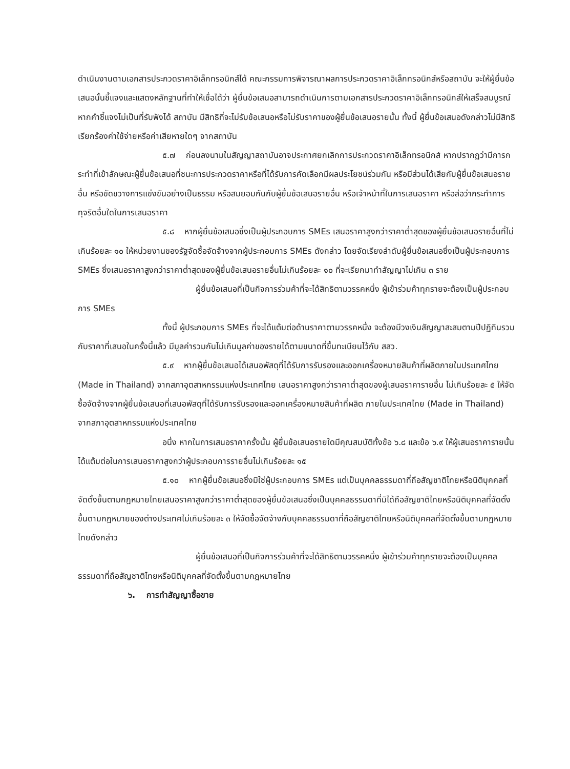ดำเนินงานตามเอกสารประกวดราคาอิเล็กทรอนิกส์ได้ คณะกรรมการพิจารณาผลการประกวดราคาอิเล็กทรอนิกส์หรือสถาบัน จะให้ผู้ยื่นข้อเสนอนั้นชี้แจงและแสดงหลักฐานที่ทำให้เชื่อได้ว่า ผู้ยื่นข้อเสนอสามารถดำเนินการตามเอกสารประกวดราคาอิเล็กทรอนิกส์ให้เสร็จสมบูรณ์ หากคำชี้แจงไม่เป็นที่รับฟังได้ สถาบัน มีสิทธิที่จะไม่รับข้อเสนอหรือไม่รับราคาของผู้ยื่นข้อเสนอรายนั้น ทั้งนี้ ผู้ยื่นข้อเสนอดังกล่าวไม่มีสิทธิเรียกร้องค่าใช้จ่ายหรือค่าเสียหายใดๆ จากสถาบัน
๕.๗ ก่อนลงนามในสัญญาสถาบันอาจประกาศยกเลิกการประกวดราคาอิเล็กทรอนิกส์ หากปรากฏว่ามีการกระทำที่เข้าลักษณะผู้ยื่นข้อเสนอที่ชนะการประกวดราคาหรือที่ได้รับการคัดเลือกมีผลประโยชน์ร่วมกัน หรือมีส่วนได้เสียกับผู้ยื่นข้อเสนอรายอื่น หรือขัดขวางการแข่งขันอย่างเป็นธรรม หรือสมยอมกันกับผู้ยื่นข้อเสนอรายอื่น หรือเจ้าหน้าที่ในการเสนอราคา หรือส่อว่ากระทำการทุจริตอื่นใดในการเสนอราคา
๕.๘ หากผู้ยื่นข้อเสนอซึ่งเป็นผู้ประกอบการ SMEs เสนอราคาสูงกว่าราคาต่ำสุดของผู้ยื่นข้อเสนอรายอื่นที่ไม่เกินร้อยละ ๑๐ ให้หน่วยงานของรัฐจัดซื้อจัดจ้างจากผู้ประกอบการ SMEs ดังกล่าว โดยจัดเรียงลำดับผู้ยื่นข้อเสนอซึ่งเป็นผู้ประกอบการ SMEs ซึ่งเสนอราคาสูงกว่าราคาต่ำสุดของผู้ยื่นข้อเสนอรายอื่นไม่เกินร้อยละ ๑๐ ที่จะเรียกมาทำสัญญาไม่เกิน ๓ ราย
ผู้ยื่นข้อเสนอที่เป็นกิจการร่วมค้าที่จะได้สิทธิตามวรรคหนึ่ง ผู้เข้าร่วมค้าทุกรายจะต้องเป็นผู้ประกอบการ SMEs
ทั้งนี้ ผู้ประกอบการ SMEs ที่จะได้แต้มต่อด้านราคาตามวรรคหนึ่ง จะต้องมีวงเงินสัญญาสะสมตามปีปฏิทินรวมกับราคาที่เสนอในครั้งนี้แล้ว มีมูลค่ารวมกันไม่เกินมูลค่าของรายได้ตามขนาดที่ขึ้นทะเบียนไว้กับ สสว.
๕.๙ หากผู้ยื่นข้อเสนอได้เสนอพัสดุที่ได้รับการรับรองและออกเครื่องหมายสินค้าที่ผลิตภายในประเทศไทย (Made in Thailand) จากสภาอุตสาหกรรมแห่งประเทศไทย เสนอราคาสูงกว่าราคาต่ำสุดของผู้เสนอราคารายอื่น ไม่เกินร้อยละ ๕ ให้จัดซื้อจัดจ้างจากผู้ยื่นข้อเสนอที่เสนอพัสดุที่ได้รับการรับรองและออกเครื่องหมายสินค้าที่ผลิต ภายในประเทศไทย (Made in Thailand) จากสภาอุตสาหกรรมแห่งประเทศไทย
อนึ่ง หากในการเสนอราคาครั้งนั้น ผู้ยื่นข้อเสนอรายใดมีคุณสมบัติทั้งข้อ ๖.๘ และข้อ ๖.๙ ให้ผู้เสนอราคารายนั้นได้แต้มต่อในการเสนอราคาสูงกว่าผู้ประกอบการรายอื่นไม่เกินร้อยละ ๑๕
๕.๑๐ หากผู้ยื่นข้อเสนอซึ่งมิใช่ผู้ประกอบการ SMEs แต่เป็นบุคคลธรรมดาที่ถือสัญชาติไทยหรือนิติบุคคลที่จัดตั้งขึ้นตามกฎหมายไทยเสนอราคาสูงกว่าราคาต่ำสุดของผู้ยื่นข้อเสนอซึ่งเป็นบุคคลธรรมดาที่มิได้ถือสัญชาติไทยหรือนิติบุคคลที่จัดตั้งขึ้นตามกฎหมายของต่างประเทศไม่เกินร้อยละ ๓ ให้จัดซื้อจัดจ้างกับบุคคลธรรมดาที่ถือสัญชาติไทยหรือนิติบุคคลที่จัดตั้งขึ้นตามกฎหมายไทยดังกล่าว
ผู้ยื่นข้อเสนอที่เป็นกิจการร่วมค้าที่จะได้สิทธิตามวรรคหนึ่ง ผู้เข้าร่วมค้าทุกรายจะต้องเป็นบุคคลธรรมดาที่ถือสัญชาติไทยหรือนิติบุคคลที่จัดตั้งขึ้นตามกฎหมายไทย
๖. การทำสัญญาซื้อขาย